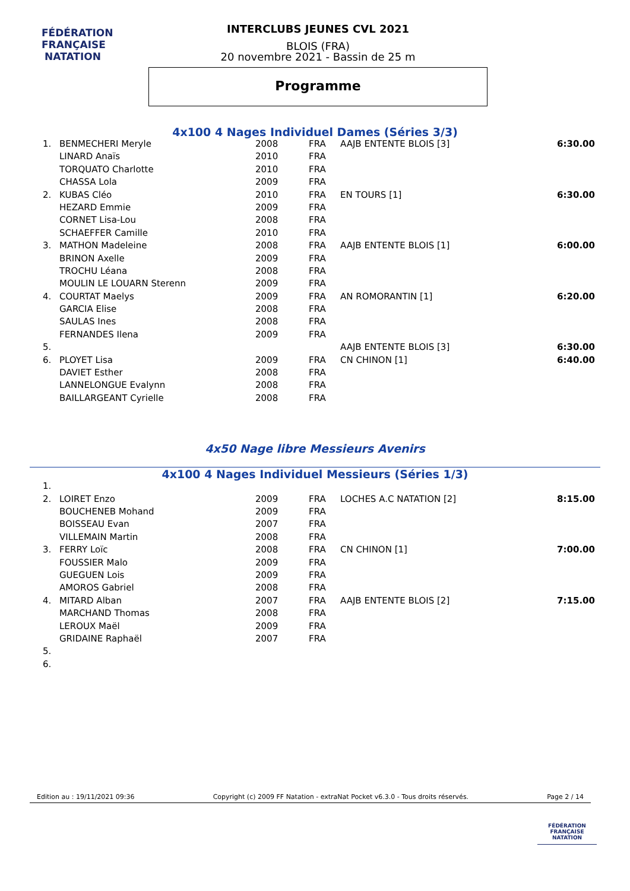FÉDÉRATION FRANÇAISE
NATATION
INTERCLUBS JEUNES CVL 2021
BLOIS (FRA)
20 novembre 2021 - Bassin de 25 m
Programme
4x100 4 Nages Individuel Dames (Séries 3/3)
| 1. | BENMECHERI Meryle | 2008 | FRA | AAJB ENTENTE BLOIS [3] | 6:30.00 |
| | LINARD Anaïs | 2010 | FRA | | |
| | TORQUATO Charlotte | 2010 | FRA | | |
| | CHASSA Lola | 2009 | FRA | | |
| 2. | KUBAS Cléo | 2010 | FRA | EN TOURS [1] | 6:30.00 |
| | HEZARD Emmie | 2009 | FRA | | |
| | CORNET Lisa-Lou | 2008 | FRA | | |
| | SCHAEFFER Camille | 2010 | FRA | | |
| 3. | MATHON Madeleine | 2008 | FRA | AAJB ENTENTE BLOIS [1] | 6:00.00 |
| | BRINON Axelle | 2009 | FRA | | |
| | TROCHU Léana | 2008 | FRA | | |
| | MOULIN LE LOUARN Sterenn | 2009 | FRA | | |
| 4. | COURTAT Maelys | 2009 | FRA | AN ROMORANTIN [1] | 6:20.00 |
| | GARCIA Elise | 2008 | FRA | | |
| | SAULAS Ines | 2008 | FRA | | |
| | FERNANDES Ilena | 2009 | FRA | | |
| 5. | | | | AAJB ENTENTE BLOIS [3] | 6:30.00 |
| 6. | PLOYET Lisa | 2009 | FRA | CN CHINON [1] | 6:40.00 |
| | DAVIET Esther | 2008 | FRA | | |
| | LANNELONGUE Evalynn | 2008 | FRA | | |
| | BAILLARGEANT Cyrielle | 2008 | FRA | | |
4x50 Nage libre Messieurs Avenirs
4x100 4 Nages Individuel Messieurs (Séries 1/3)
| 1. | | | | | |
| 2. | LOIRET Enzo | 2009 | FRA | LOCHES A.C NATATION [2] | 8:15.00 |
| | BOUCHENEB Mohand | 2009 | FRA | | |
| | BOISSEAU Evan | 2007 | FRA | | |
| | VILLEMAIN Martin | 2008 | FRA | | |
| 3. | FERRY Loïc | 2008 | FRA | CN CHINON [1] | 7:00.00 |
| | FOUSSIER Malo | 2009 | FRA | | |
| | GUEGUEN Lois | 2009 | FRA | | |
| | AMOROS Gabriel | 2008 | FRA | | |
| 4. | MITARD Alban | 2007 | FRA | AAJB ENTENTE BLOIS [2] | 7:15.00 |
| | MARCHAND Thomas | 2008 | FRA | | |
| | LEROUX Maël | 2009 | FRA | | |
| | GRIDAINE Raphaël | 2007 | FRA | | |
| 5. | | | | | |
| 6. | | | | | |
Edition au : 19/11/2021 09:36 Copyright (c) 2009 FF Natation - extraNat Pocket v6.3.0 - Tous droits réservés. Page 2 / 14
FÉDÉRATION FRANÇAISE
NATATION